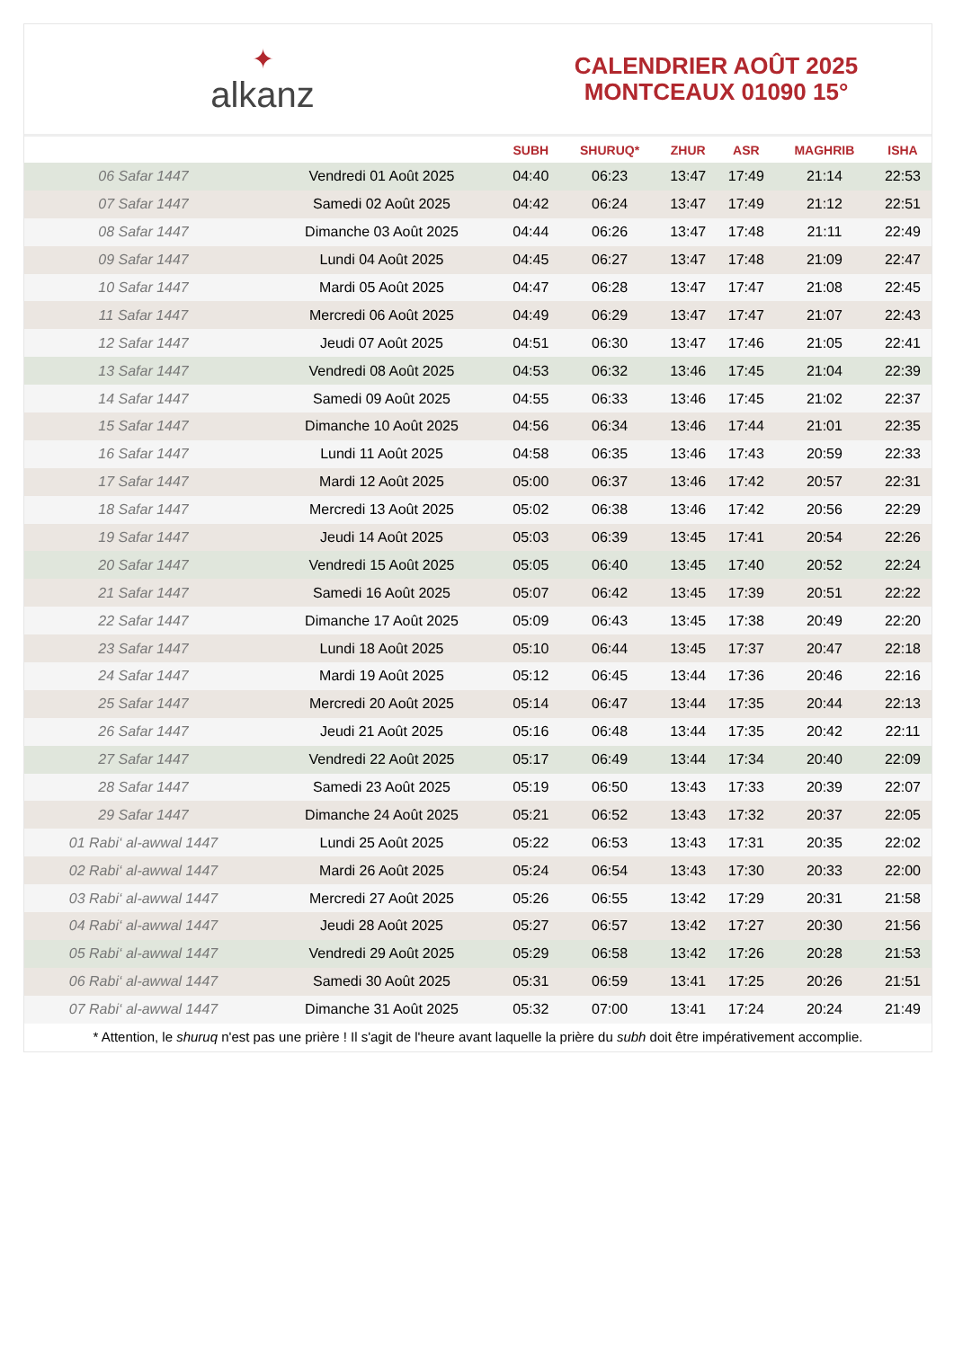✦
alkanz
CALENDRIER AOÛT 2025
MONTCEAUX 01090 15°
| | | SUBH | SHURUQ* | ZHUR | ASR | MAGHRIB | ISHA |
| --- | --- | --- | --- | --- | --- | --- | --- |
| 06 Safar 1447 | Vendredi 01 Août 2025 | 04:40 | 06:23 | 13:47 | 17:49 | 21:14 | 22:53 |
| 07 Safar 1447 | Samedi 02 Août 2025 | 04:42 | 06:24 | 13:47 | 17:49 | 21:12 | 22:51 |
| 08 Safar 1447 | Dimanche 03 Août 2025 | 04:44 | 06:26 | 13:47 | 17:48 | 21:11 | 22:49 |
| 09 Safar 1447 | Lundi 04 Août 2025 | 04:45 | 06:27 | 13:47 | 17:48 | 21:09 | 22:47 |
| 10 Safar 1447 | Mardi 05 Août 2025 | 04:47 | 06:28 | 13:47 | 17:47 | 21:08 | 22:45 |
| 11 Safar 1447 | Mercredi 06 Août 2025 | 04:49 | 06:29 | 13:47 | 17:47 | 21:07 | 22:43 |
| 12 Safar 1447 | Jeudi 07 Août 2025 | 04:51 | 06:30 | 13:47 | 17:46 | 21:05 | 22:41 |
| 13 Safar 1447 | Vendredi 08 Août 2025 | 04:53 | 06:32 | 13:46 | 17:45 | 21:04 | 22:39 |
| 14 Safar 1447 | Samedi 09 Août 2025 | 04:55 | 06:33 | 13:46 | 17:45 | 21:02 | 22:37 |
| 15 Safar 1447 | Dimanche 10 Août 2025 | 04:56 | 06:34 | 13:46 | 17:44 | 21:01 | 22:35 |
| 16 Safar 1447 | Lundi 11 Août 2025 | 04:58 | 06:35 | 13:46 | 17:43 | 20:59 | 22:33 |
| 17 Safar 1447 | Mardi 12 Août 2025 | 05:00 | 06:37 | 13:46 | 17:42 | 20:57 | 22:31 |
| 18 Safar 1447 | Mercredi 13 Août 2025 | 05:02 | 06:38 | 13:46 | 17:42 | 20:56 | 22:29 |
| 19 Safar 1447 | Jeudi 14 Août 2025 | 05:03 | 06:39 | 13:45 | 17:41 | 20:54 | 22:26 |
| 20 Safar 1447 | Vendredi 15 Août 2025 | 05:05 | 06:40 | 13:45 | 17:40 | 20:52 | 22:24 |
| 21 Safar 1447 | Samedi 16 Août 2025 | 05:07 | 06:42 | 13:45 | 17:39 | 20:51 | 22:22 |
| 22 Safar 1447 | Dimanche 17 Août 2025 | 05:09 | 06:43 | 13:45 | 17:38 | 20:49 | 22:20 |
| 23 Safar 1447 | Lundi 18 Août 2025 | 05:10 | 06:44 | 13:45 | 17:37 | 20:47 | 22:18 |
| 24 Safar 1447 | Mardi 19 Août 2025 | 05:12 | 06:45 | 13:44 | 17:36 | 20:46 | 22:16 |
| 25 Safar 1447 | Mercredi 20 Août 2025 | 05:14 | 06:47 | 13:44 | 17:35 | 20:44 | 22:13 |
| 26 Safar 1447 | Jeudi 21 Août 2025 | 05:16 | 06:48 | 13:44 | 17:35 | 20:42 | 22:11 |
| 27 Safar 1447 | Vendredi 22 Août 2025 | 05:17 | 06:49 | 13:44 | 17:34 | 20:40 | 22:09 |
| 28 Safar 1447 | Samedi 23 Août 2025 | 05:19 | 06:50 | 13:43 | 17:33 | 20:39 | 22:07 |
| 29 Safar 1447 | Dimanche 24 Août 2025 | 05:21 | 06:52 | 13:43 | 17:32 | 20:37 | 22:05 |
| 01 Rabi‘ al-awwal 1447 | Lundi 25 Août 2025 | 05:22 | 06:53 | 13:43 | 17:31 | 20:35 | 22:02 |
| 02 Rabi‘ al-awwal 1447 | Mardi 26 Août 2025 | 05:24 | 06:54 | 13:43 | 17:30 | 20:33 | 22:00 |
| 03 Rabi‘ al-awwal 1447 | Mercredi 27 Août 2025 | 05:26 | 06:55 | 13:42 | 17:29 | 20:31 | 21:58 |
| 04 Rabi‘ al-awwal 1447 | Jeudi 28 Août 2025 | 05:27 | 06:57 | 13:42 | 17:27 | 20:30 | 21:56 |
| 05 Rabi‘ al-awwal 1447 | Vendredi 29 Août 2025 | 05:29 | 06:58 | 13:42 | 17:26 | 20:28 | 21:53 |
| 06 Rabi‘ al-awwal 1447 | Samedi 30 Août 2025 | 05:31 | 06:59 | 13:41 | 17:25 | 20:26 | 21:51 |
| 07 Rabi‘ al-awwal 1447 | Dimanche 31 Août 2025 | 05:32 | 07:00 | 13:41 | 17:24 | 20:24 | 21:49 |
* Attention, le shuruq n'est pas une prière ! Il s'agit de l'heure avant laquelle la prière du subh doit être impérativement accomplie.